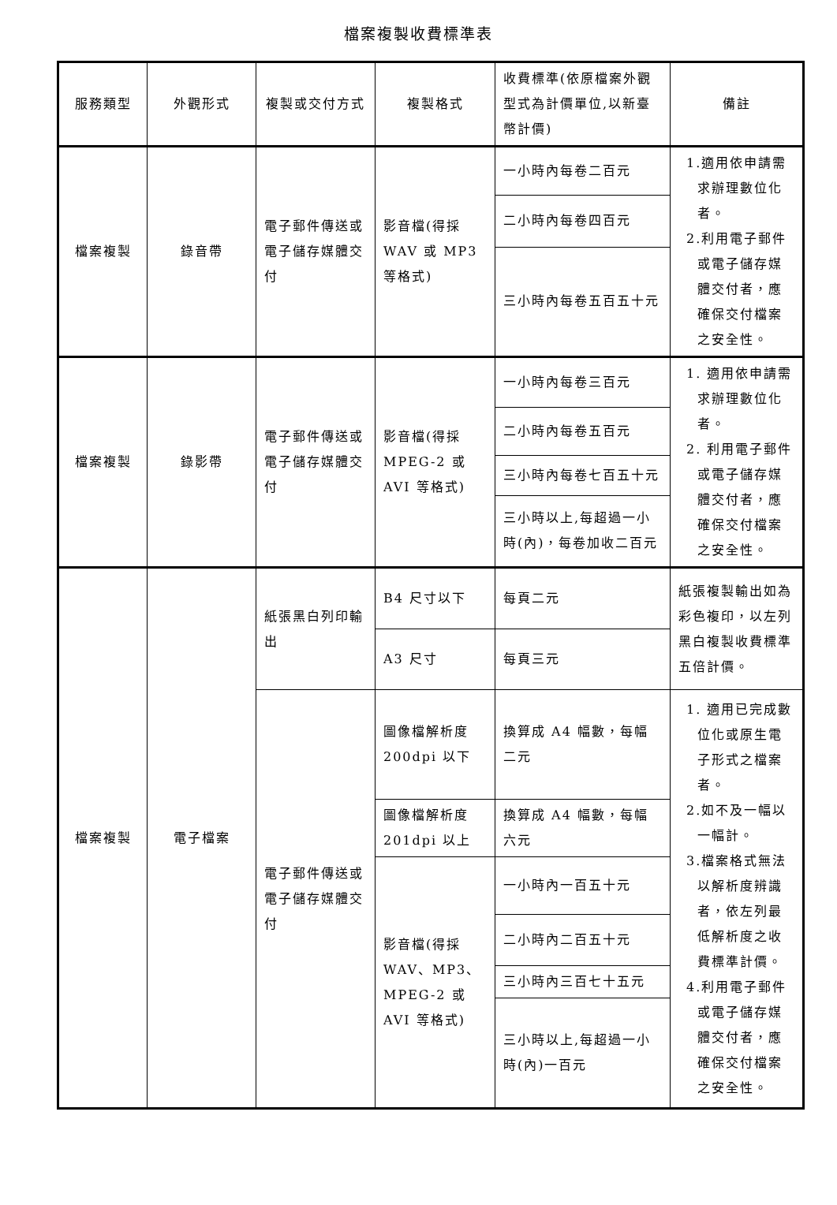檔案複製收費標準表
| 服務類型 | 外觀形式 | 複製或交付方式 | 複製格式 | 收費標準(依原檔案外觀型式為計價單位,以新臺幣計價) | 備註 |
| --- | --- | --- | --- | --- | --- |
| 檔案複製 | 錄音帶 | 電子郵件傳送或電子儲存媒體交付 | 影音檔(得採WAV 或 MP3等格式) | 一小時內每卷二百元 | 1.適用依申請需求辦理數位化者。 2.利用電子郵件或電子儲存媒體交付者，應確保交付檔案之安全性。 |
| | | | | 二小時內每卷四百元 | |
| | | | | 三小時內每卷五百五十元 | |
| 檔案複製 | 錄影帶 | 電子郵件傳送或電子儲存媒體交付 | 影音檔(得採MPEG-2 或AVI 等格式) | 一小時內每卷三百元 | 1. 適用依申請需求辦理數位化者。 2. 利用電子郵件或電子儲存媒體交付者，應確保交付檔案之安全性。 |
| | | | | 二小時內每卷五百元 | |
| | | | | 三小時內每卷七百五十元 | |
| | | | | 三小時以上,每超過一小時(內)，每卷加收二百元 | |
| 檔案複製 | 電子檔案 | 紙張黑白列印輸出 | B4 尺寸以下 | 每頁二元 | 紙張複製輸出如為彩色複印，以左列黑白複製收費標準五倍計價。 |
| | | | A3 尺寸 | 每頁三元 | |
| | | 電子郵件傳送或電子儲存媒體交付 | 圖像檔解析度200dpi 以下 | 換算成 A4 幅數，每幅二元 | 1. 適用已完成數位化或原生電子形式之檔案者。 2.如不及一幅以一幅計。 3.檔案格式無法以解析度辨識者，依左列最低解析度之收費標準計價。 4.利用電子郵件或電子儲存媒體交付者，應確保交付檔案之安全性。 |
| | | | 圖像檔解析度201dpi 以上 | 換算成 A4 幅數，每幅六元 | |
| | | | 影音檔(得採WAV、MP3、MPEG-2 或AVI 等格式) | 一小時內一百五十元 | |
| | | | | 二小時內二百五十元 | |
| | | | | 三小時內三百七十五元 | |
| | | | | 三小時以上,每超過一小時(內)一百元 | |